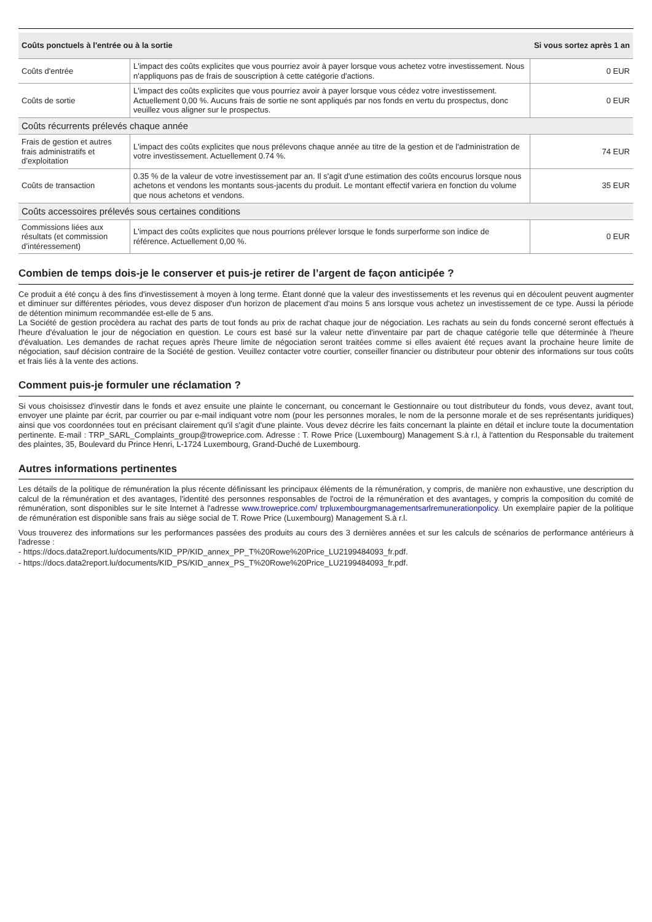| Coûts ponctuels à l'entrée ou à la sortie | | Si vous sortez après 1 an |
| --- | --- | --- |
| Coûts d'entrée | L'impact des coûts explicites que vous pourriez avoir à payer lorsque vous achetez votre investissement. Nous n'appliquons pas de frais de souscription à cette catégorie d'actions. | 0 EUR |
| Coûts de sortie | L'impact des coûts explicites que vous pourriez avoir à payer lorsque vous cédez votre investissement. Actuellement 0,00 %. Aucuns frais de sortie ne sont appliqués par nos fonds en vertu du prospectus, donc veuillez vous aligner sur le prospectus. | 0 EUR |
| Coûts récurrents prélevés chaque année | | |
| Frais de gestion et autres frais administratifs et d’exploitation | L'impact des coûts explicites que nous prélevons chaque année au titre de la gestion et de l'administration de votre investissement. Actuellement 0.74 %. | 74 EUR |
| Coûts de transaction | 0.35 % de la valeur de votre investissement par an. Il s'agit d'une estimation des coûts encourus lorsque nous achetons et vendons les montants sous-jacents du produit. Le montant effectif variera en fonction du volume que nous achetons et vendons. | 35 EUR |
| Coûts accessoires prélevés sous certaines conditions | | |
| Commissions liées aux résultats (et commission d’intéressement) | L'impact des coûts explicites que nous pourrions prélever lorsque le fonds surperforme son indice de référence. Actuellement 0,00 %. | 0 EUR |
Combien de temps dois-je le conserver et puis-je retirer de l’argent de façon anticipée ?
Ce produit a été conçu à des fins d'investissement à moyen à long terme. Étant donné que la valeur des investissements et les revenus qui en découlent peuvent augmenter et diminuer sur différentes périodes, vous devez disposer d'un horizon de placement d'au moins 5 ans lorsque vous achetez un investissement de ce type. Aussi la période de détention minimum recommandée est-elle de 5 ans.
La Société de gestion procèdera au rachat des parts de tout fonds au prix de rachat chaque jour de négociation. Les rachats au sein du fonds concerné seront effectués à l'heure d'évaluation le jour de négociation en question. Le cours est basé sur la valeur nette d'inventaire par part de chaque catégorie telle que déterminée à l'heure d'évaluation. Les demandes de rachat reçues après l'heure limite de négociation seront traitées comme si elles avaient été reçues avant la prochaine heure limite de négociation, sauf décision contraire de la Société de gestion. Veuillez contacter votre courtier, conseiller financier ou distributeur pour obtenir des informations sur tous coûts et frais liés à la vente des actions.
Comment puis-je formuler une réclamation ?
Si vous choisissez d'investir dans le fonds et avez ensuite une plainte le concernant, ou concernant le Gestionnaire ou tout distributeur du fonds, vous devez, avant tout, envoyer une plainte par écrit, par courrier ou par e-mail indiquant votre nom (pour les personnes morales, le nom de la personne morale et de ses représentants juridiques) ainsi que vos coordonnées tout en précisant clairement qu'il s'agit d'une plainte. Vous devez décrire les faits concernant la plainte en détail et inclure toute la documentation pertinente. E-mail : TRP_SARL_Complaints_group@troweprice.com. Adresse : T. Rowe Price (Luxembourg) Management S.à r.l, à l'attention du Responsable du traitement des plaintes, 35, Boulevard du Prince Henri, L-1724 Luxembourg, Grand-Duché de Luxembourg.
Autres informations pertinentes
Les détails de la politique de rémunération la plus récente définissant les principaux éléments de la rémunération, y compris, de manière non exhaustive, une description du calcul de la rémunération et des avantages, l'identité des personnes responsables de l'octroi de la rémunération et des avantages, y compris la composition du comité de rémunération, sont disponibles sur le site Internet à l'adresse www.troweprice.com/ trpluxembourgmanagementsarlremunerationpolicy. Un exemplaire papier de la politique de rémunération est disponible sans frais au siège social de T. Rowe Price (Luxembourg) Management S.à r.l.
Vous trouverez des informations sur les performances passées des produits au cours des 3 dernières années et sur les calculs de scénarios de performance antérieurs à l'adresse :
- https://docs.data2report.lu/documents/KID_PP/KID_annex_PP_T%20Rowe%20Price_LU2199484093_fr.pdf.
- https://docs.data2report.lu/documents/KID_PS/KID_annex_PS_T%20Rowe%20Price_LU2199484093_fr.pdf.